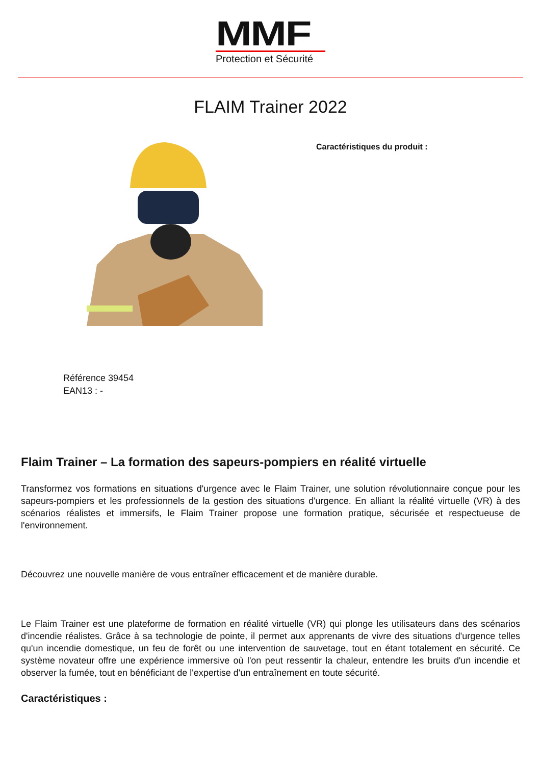MMF
Protection et Sécurité
FLAIM Trainer 2022
Caractéristiques du produit :
Référence 39454
EAN13 : -
Flaim Trainer – La formation des sapeurs-pompiers en réalité virtuelle
Transformez vos formations en situations d'urgence avec le Flaim Trainer, une solution révolutionnaire conçue pour les sapeurs-pompiers et les professionnels de la gestion des situations d'urgence. En alliant la réalité virtuelle (VR) à des scénarios réalistes et immersifs, le Flaim Trainer propose une formation pratique, sécurisée et respectueuse de l'environnement.
Découvrez une nouvelle manière de vous entraîner efficacement et de manière durable.
Le Flaim Trainer est une plateforme de formation en réalité virtuelle (VR) qui plonge les utilisateurs dans des scénarios d'incendie réalistes. Grâce à sa technologie de pointe, il permet aux apprenants de vivre des situations d'urgence telles qu'un incendie domestique, un feu de forêt ou une intervention de sauvetage, tout en étant totalement en sécurité. Ce système novateur offre une expérience immersive où l'on peut ressentir la chaleur, entendre les bruits d'un incendie et observer la fumée, tout en bénéficiant de l'expertise d'un entraînement en toute sécurité.
Caractéristiques :